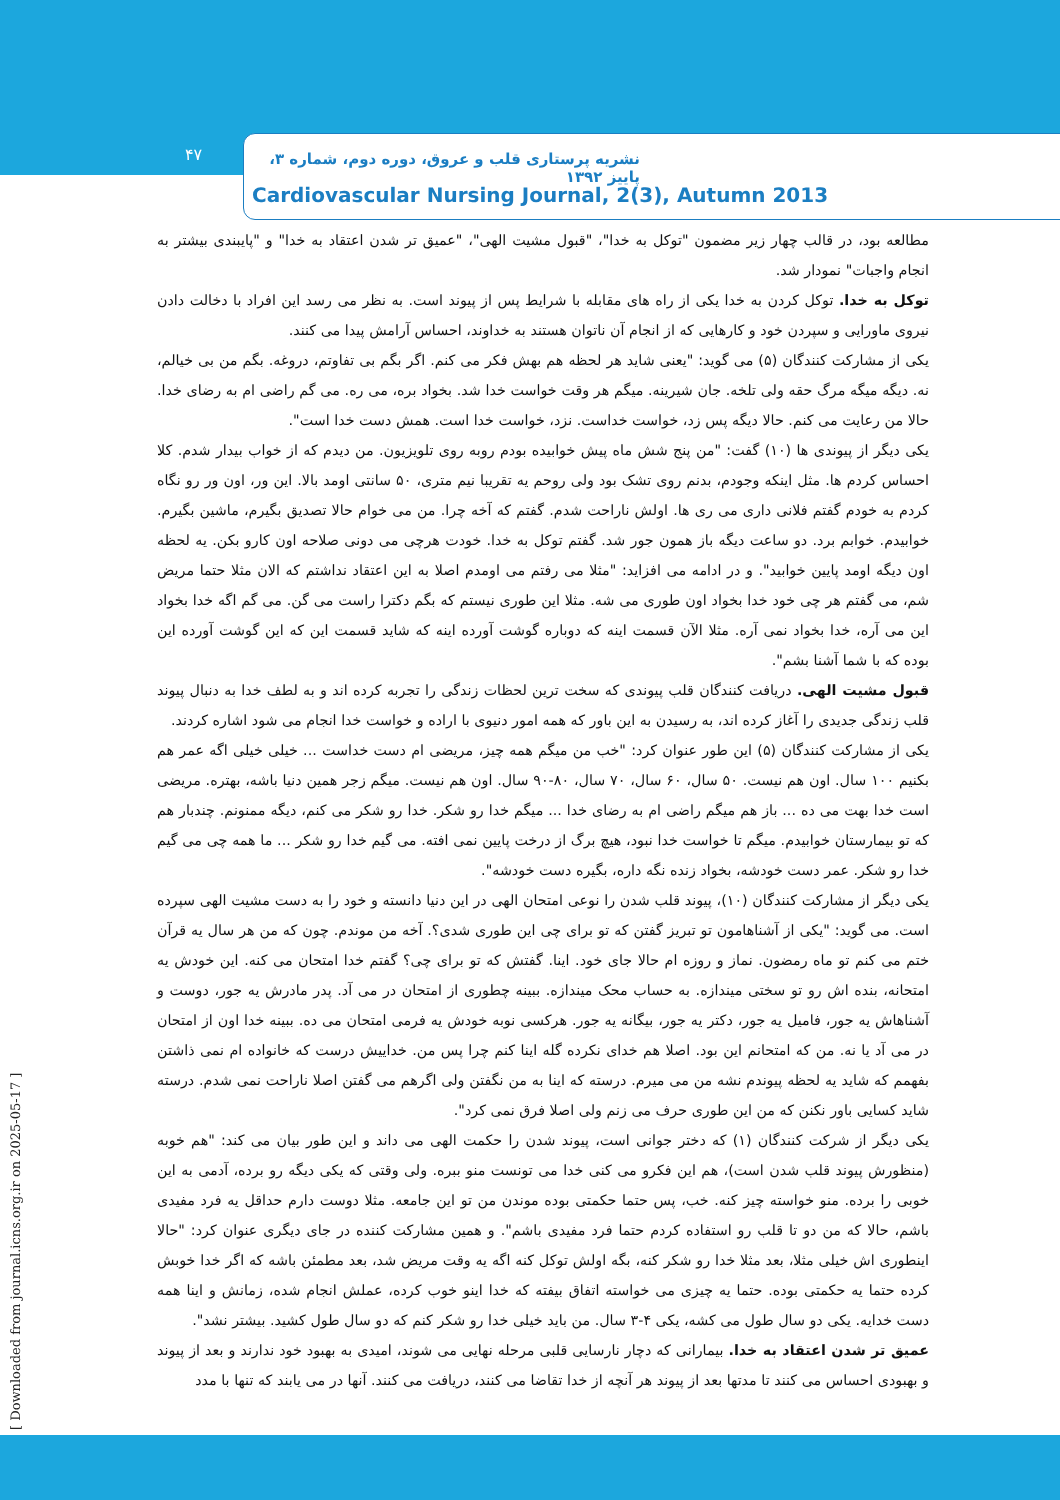۴۷
نشریه پرستاری قلب و عروق، دوره دوم، شماره ۳، پاییز ۱۳۹۲
Cardiovascular Nursing Journal, 2(3), Autumn 2013
مطالعه بود، در قالب چهار زیر مضمون "توکل به خدا"، "قبول مشیت الهی"، "عمیق تر شدن اعتقاد به خدا" و "پایبندی بیشتر به انجام واجبات" نمودار شد.
توکل به خدا. توکل کردن به خدا یکی از راه های مقابله با شرایط پس از پیوند است. به نظر می رسد این افراد با دخالت دادن نیروی ماورایی و سپردن خود و کارهایی که از انجام آن ناتوان هستند به خداوند، احساس آرامش پیدا می کنند.
یکی از مشارکت کنندگان (۵) می گوید: "یعنی شاید هر لحظه هم بهش فکر می کنم. اگر بگم بی تفاوتم، دروغه. بگم من بی خیالم، نه. دیگه میگه مرگ حقه ولی تلخه. جان شیرینه. میگم هر وقت خواست خدا شد. بخواد بره، می ره. می گم راضی ام به رضای خدا. حالا من رعایت می کنم. حالا دیگه پس زد، خواست خداست. نزد، خواست خدا است. همش دست خدا است".
یکی دیگر از پیوندی ها (۱۰) گفت: "من پنج شش ماه پیش خوابیده بودم روبه روی تلویزیون. من دیدم که از خواب بیدار شدم. کلا احساس کردم ها. مثل اینکه وجودم، بدنم روی تشک بود ولی روحم یه تقریبا نیم متری، ۵۰ سانتی اومد بالا. این ور، اون ور رو نگاه کردم به خودم گفتم فلانی داری می ری ها. اولش ناراحت شدم. گفتم که آخه چرا. من می خوام حالا تصدیق بگیرم، ماشین بگیرم. خوابیدم. خوابم برد. دو ساعت دیگه باز همون جور شد. گفتم توکل به خدا. خودت هرچی می دونی صلاحه اون کارو بکن. یه لحظه اون دیگه اومد پایین خوابید". و در ادامه می افزاید: "مثلا می رفتم می اومدم اصلا به این اعتقاد نداشتم که الان مثلا حتما مریض شم، می گفتم هر چی خود خدا بخواد اون طوری می شه. مثلا این طوری نیستم که بگم دکترا راست می گن. می گم اگه خدا بخواد این می آره، خدا بخواد نمی آره. مثلا الآن قسمت اینه که دوباره گوشت آورده اینه که شاید قسمت این که این گوشت آورده این بوده که با شما آشنا بشم".
قبول مشیت الهی. دریافت کنندگان قلب پیوندی که سخت ترین لحظات زندگی را تجربه کرده اند و به لطف خدا به دنبال پیوند قلب زندگی جدیدی را آغاز کرده اند، به رسیدن به این باور که همه امور دنیوی با اراده و خواست خدا انجام می شود اشاره کردند.
یکی از مشارکت کنندگان (۵) این طور عنوان کرد: "خب من میگم همه چیز، مریضی ام دست خداست ... خیلی خیلی اگه عمر هم بکنیم ۱۰۰ سال. اون هم نیست. ۵۰ سال، ۶۰ سال، ۷۰ سال، ۸۰-۹۰ سال. اون هم نیست. میگم زجر همین دنیا باشه، بهتره. مریضی است خدا بهت می ده ... باز هم میگم راضی ام به رضای خدا ... میگم خدا رو شکر. خدا رو شکر می کنم، دیگه ممنونم. چندبار هم که تو بیمارستان خوابیدم. میگم تا خواست خدا نبود، هیچ برگ از درخت پایین نمی افته. می گیم خدا رو شکر ... ما همه چی می گیم خدا رو شکر. عمر دست خودشه، بخواد زنده نگه داره، بگیره دست خودشه".
یکی دیگر از مشارکت کنندگان (۱۰)، پیوند قلب شدن را نوعی امتحان الهی در این دنیا دانسته و خود را به دست مشیت الهی سپرده است. می گوید: "یکی از آشناهامون تو تبریز گفتن که تو برای چی این طوری شدی؟. آخه من موندم. چون که من هر سال یه قرآن ختم می کنم تو ماه رمضون. نماز و روزه ام حالا جای خود. اینا. گفتش که تو برای چی؟ گفتم خدا امتحان می کنه. این خودش یه امتحانه، بنده اش رو تو سختی میندازه. به حساب محک میندازه. ببینه چطوری از امتحان در می آد. پدر مادرش یه جور، دوست و آشناهاش یه جور، فامیل یه جور، دکتر یه جور، بیگانه یه جور. هرکسی نوبه خودش یه فرمی امتحان می ده. ببینه خدا اون از امتحان در می آد یا نه. من که امتحانم این بود. اصلا هم خدای نکرده گله اینا کنم چرا پس من. خداییش درست که خانواده ام نمی ذاشتن بفهمم که شاید یه لحظه پیوندم نشه من می میرم. درسته که اینا به من نگفتن ولی اگرهم می گفتن اصلا ناراحت نمی شدم. درسته شاید کسایی باور نکنن که من این طوری حرف می زنم ولی اصلا فرق نمی کرد".
یکی دیگر از شرکت کنندگان (۱) که دختر جوانی است، پیوند شدن را حکمت الهی می داند و این طور بیان می کند: "هم خوبه (منظورش پیوند قلب شدن است)، هم این فکرو می کنی خدا می تونست منو ببره. ولی وقتی که یکی دیگه رو برده، آدمی به این خوبی را برده. منو خواسته چیز کنه. خب، پس حتما حکمتی بوده موندن من تو این جامعه. مثلا دوست دارم حداقل یه فرد مفیدی باشم، حالا که من دو تا قلب رو استفاده کردم حتما فرد مفیدی باشم". و همین مشارکت کننده در جای دیگری عنوان کرد: "حالا اینطوری اش خیلی مثلا، بعد مثلا خدا رو شکر کنه، بگه اولش توکل کنه اگه یه وقت مریض شد، بعد مطمئن باشه که اگر خدا خوبش کرده حتما یه حکمتی بوده. حتما یه چیزی می خواسته اتفاق بیفته که خدا اینو خوب کرده، عملش انجام شده، زمانش و اینا همه دست خدایه. یکی دو سال طول می کشه، یکی ۴-۳ سال. من باید خیلی خدا رو شکر کنم که دو سال طول کشید. بیشتر نشد".
عمیق تر شدن اعتقاد به خدا. بیمارانی که دچار نارسایی قلبی مرحله نهایی می شوند، امیدی به بهبود خود ندارند و بعد از پیوند و بهبودی احساس می کنند تا مدتها بعد از پیوند هر آنچه از خدا تقاضا می کنند، دریافت می کنند. آنها در می یابند که تنها با مدد
[ Downloaded from journal.icns.org.ir on 2025-05-17 ]